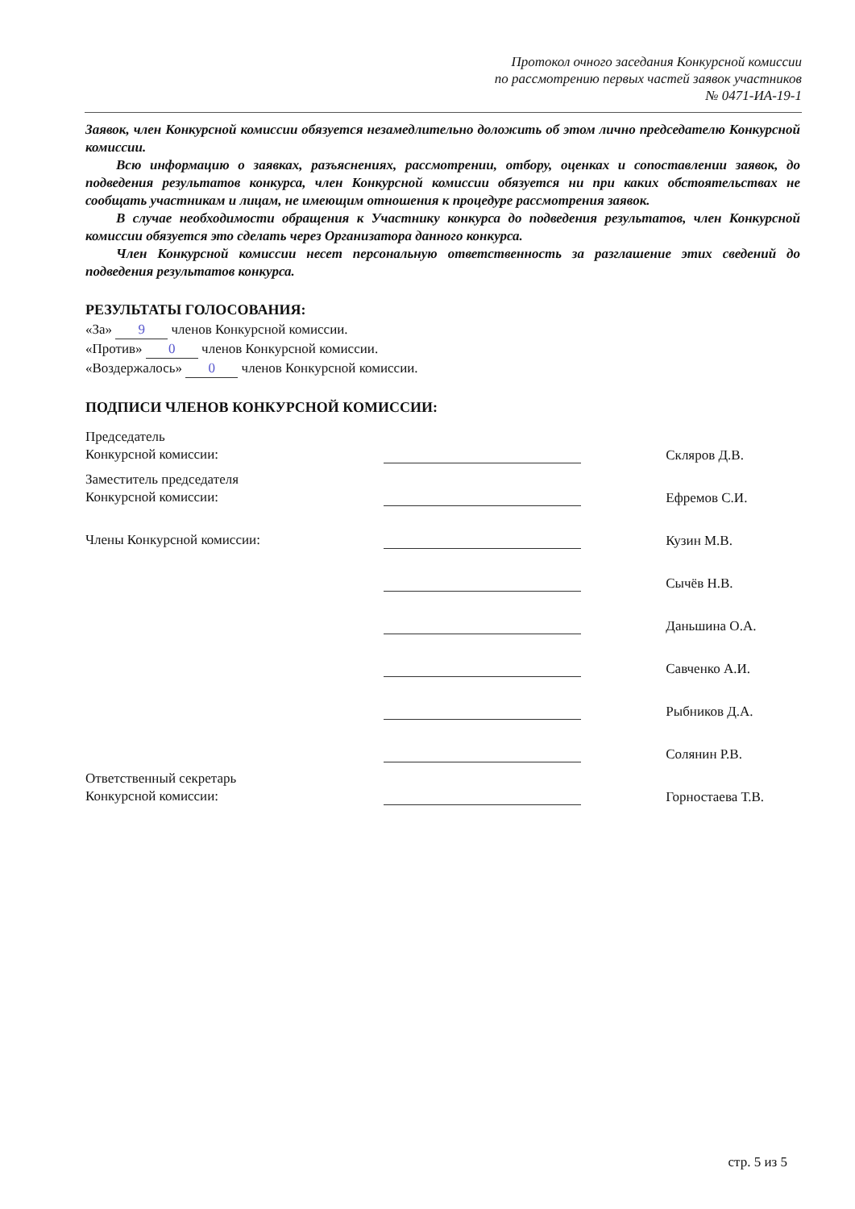Протокол очного заседания Конкурсной комиссии
по рассмотрению первых частей заявок участников
№ 0471-ИА-19-1
Заявок, член Конкурсной комиссии обязуется незамедлительно доложить об этом лично председателю Конкурсной комиссии.
Всю информацию о заявках, разъяснениях, рассмотрении, отбору, оценках и сопоставлении заявок, до подведения результатов конкурса, член Конкурсной комиссии обязуется ни при каких обстоятельствах не сообщать участникам и лицам, не имеющим отношения к процедуре рассмотрения заявок.
В случае необходимости обращения к Участнику конкурса до подведения результатов, член Конкурсной комиссии обязуется это сделать через Организатора данного конкурса.
Член Конкурсной комиссии несет персональную ответственность за разглашение этих сведений до подведения результатов конкурса.
РЕЗУЛЬТАТЫ ГОЛОСОВАНИЯ:
«За» 9 членов Конкурсной комиссии.
«Против» 0 членов Конкурсной комиссии.
«Воздержалось» 0 членов Конкурсной комиссии.
ПОДПИСИ ЧЛЕНОВ КОНКУРСНОЙ КОМИССИИ:
| Председатель Конкурсной комиссии: | | Скляров Д.В. |
| Заместитель председателя Конкурсной комиссии: | | Ефремов С.И. |
| Члены Конкурсной комиссии: | | Кузин М.В. |
| | | Сычёв Н.В. |
| | | Даньшина О.А. |
| | | Савченко А.И. |
| | | Рыбников Д.А. |
| | | Солянин Р.В. |
| Ответственный секретарь Конкурсной комиссии: | | Горностаева Т.В. |
стр. 5 из 5